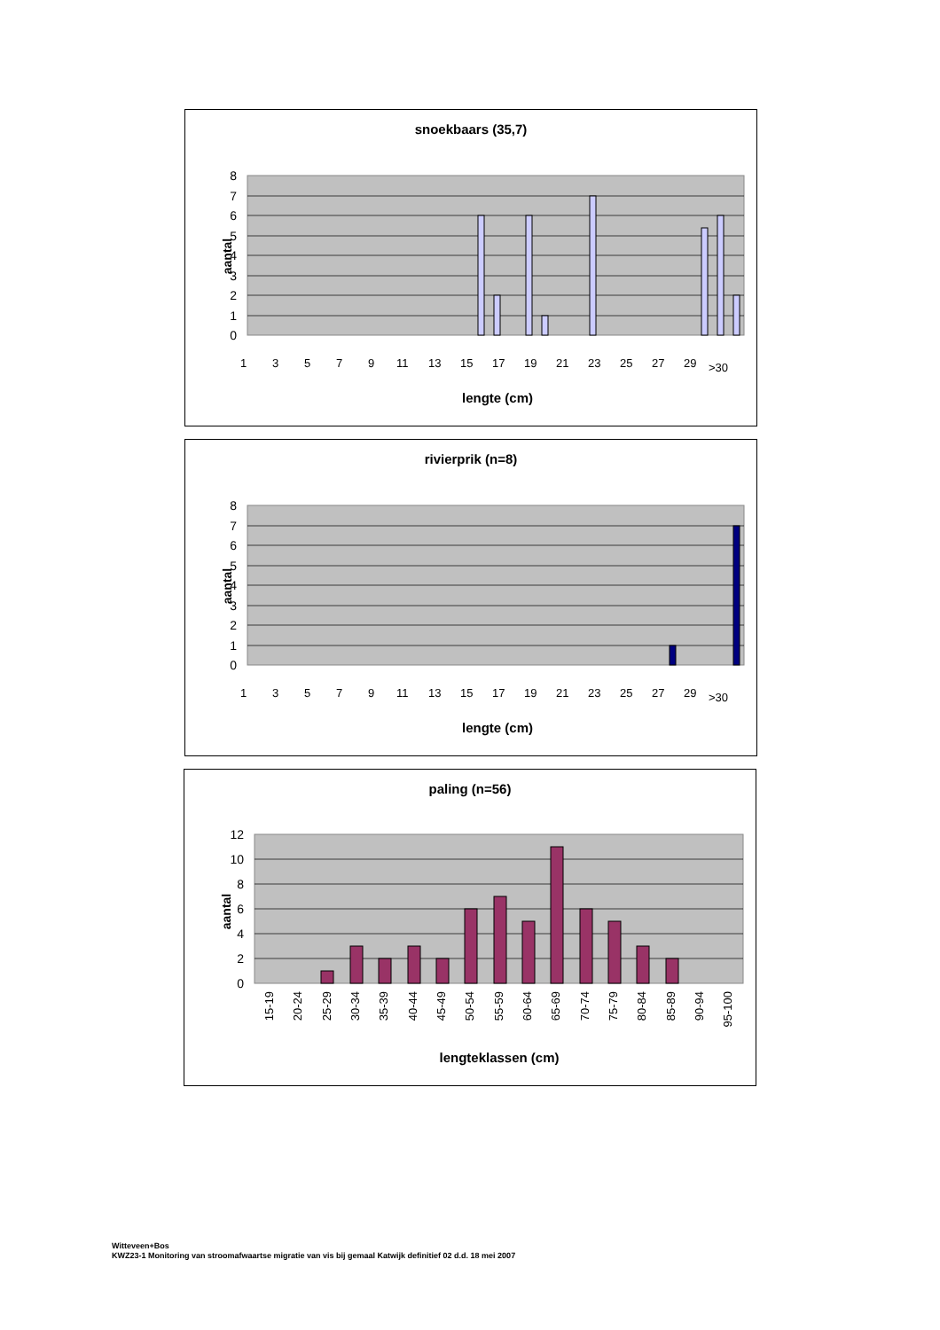snoekbaars (35,7)
0
1
2
3
4
5
6
7
8
aantal
1
3
5
7
9
11
13
15
17
19
21
23
25
27
29
>30
lengte (cm)
rivierprik (n=8)
0
1
2
3
4
5
6
7
8
aantal
1
3
5
7
9
11
13
15
17
19
21
23
25
27
29
>30
lengte (cm)
paling (n=56)
0
2
4
6
8
10
12
aantal
15-19
20-24
25-29
30-34
35-39
40-44
45-49
50-54
55-59
60-64
65-69
70-74
75-79
80-84
85-89
90-94
95-100
lengteklassen (cm)
Witteveen+Bos
KWZ23-1 Monitoring van stroomafwaartse migratie van vis bij gemaal Katwijk definitief 02 d.d. 18 mei 2007